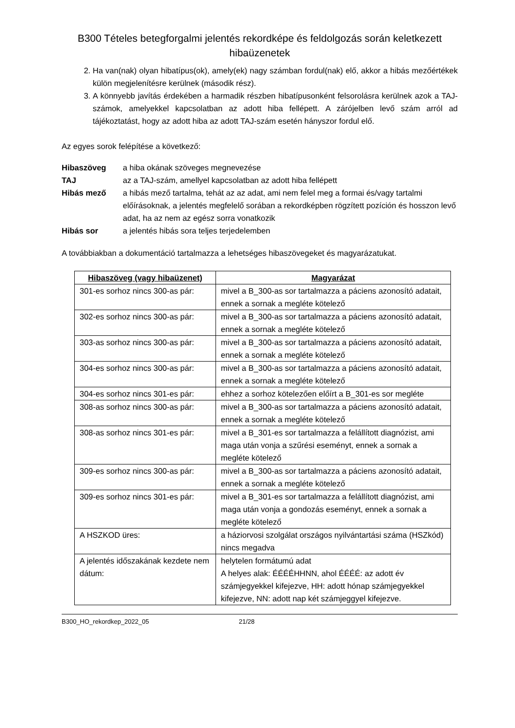B300 Tételes betegforgalmi jelentés rekordképe és feldolgozás során keletkezett hibaüzenetek
2. Ha van(nak) olyan hibatípus(ok), amely(ek) nagy számban fordul(nak) elő, akkor a hibás mezőértékek külön megjelenítésre kerülnek (második rész).
3. A könnyebb javítás érdekében a harmadik részben hibatípusonként felsorolásra kerülnek azok a TAJ-számok, amelyekkel kapcsolatban az adott hiba fellépett. A zárójelben levő szám arról ad tájékoztatást, hogy az adott hiba az adott TAJ-szám esetén hányszor fordul elő.
Az egyes sorok felépítése a következő:
Hibaszöveg a hiba okának szöveges megnevezése
TAJ az a TAJ-szám, amellyel kapcsolatban az adott hiba fellépett
Hibás mező a hibás mező tartalma, tehát az az adat, ami nem felel meg a formai és/vagy tartalmi előírásoknak, a jelentés megfelelő sorában a rekordképben rögzített pozíción és hosszon levő adat, ha az nem az egész sorra vonatkozik
Hibás sor a jelentés hibás sora teljes terjedelemben
A továbbiakban a dokumentáció tartalmazza a lehetséges hibaszövegeket és magyarázatukat.
| Hibaszöveg (vagy hibaüzenet) | Magyarázat |
| --- | --- |
| 301-es sorhoz nincs 300-as pár: | mivel a B_300-as sor tartalmazza a páciens azonosító adatait, ennek a sornak a megléte kötelező |
| 302-es sorhoz nincs 300-as pár: | mivel a B_300-as sor tartalmazza a páciens azonosító adatait, ennek a sornak a megléte kötelező |
| 303-as sorhoz nincs 300-as pár: | mivel a B_300-as sor tartalmazza a páciens azonosító adatait, ennek a sornak a megléte kötelező |
| 304-es sorhoz nincs 300-as pár: | mivel a B_300-as sor tartalmazza a páciens azonosító adatait, ennek a sornak a megléte kötelező |
| 304-es sorhoz nincs 301-es pár: | ehhez a sorhoz kötelezően előírt a B_301-es sor megléte |
| 308-as sorhoz nincs 300-as pár: | mivel a B_300-as sor tartalmazza a páciens azonosító adatait, ennek a sornak a megléte kötelező |
| 308-as sorhoz nincs 301-es pár: | mivel a B_301-es sor tartalmazza a felállított diagnózist, ami maga után vonja a szűrési eseményt, ennek a sornak a megléte kötelező |
| 309-es sorhoz nincs 300-as pár: | mivel a B_300-as sor tartalmazza a páciens azonosító adatait, ennek a sornak a megléte kötelező |
| 309-es sorhoz nincs 301-es pár: | mivel a B_301-es sor tartalmazza a felállított diagnózist, ami maga után vonja a gondozás eseményt, ennek a sornak a megléte kötelező |
| A HSZKOD üres: | a háziorvosi szolgálat országos nyilvántartási száma (HSZkód) nincs megadva |
| A jelentés időszakának kezdete nem dátum: | helytelen formátumú adat A helyes alak: ÉÉÉÉHHNN, ahol ÉÉÉÉ: az adott év számjegyekkel kifejezve, HH: adott hónap számjegyekkel kifejezve, NN: adott nap két számjeggyel kifejezve. |
B300_HO_rekordkep_2022_05 21/28